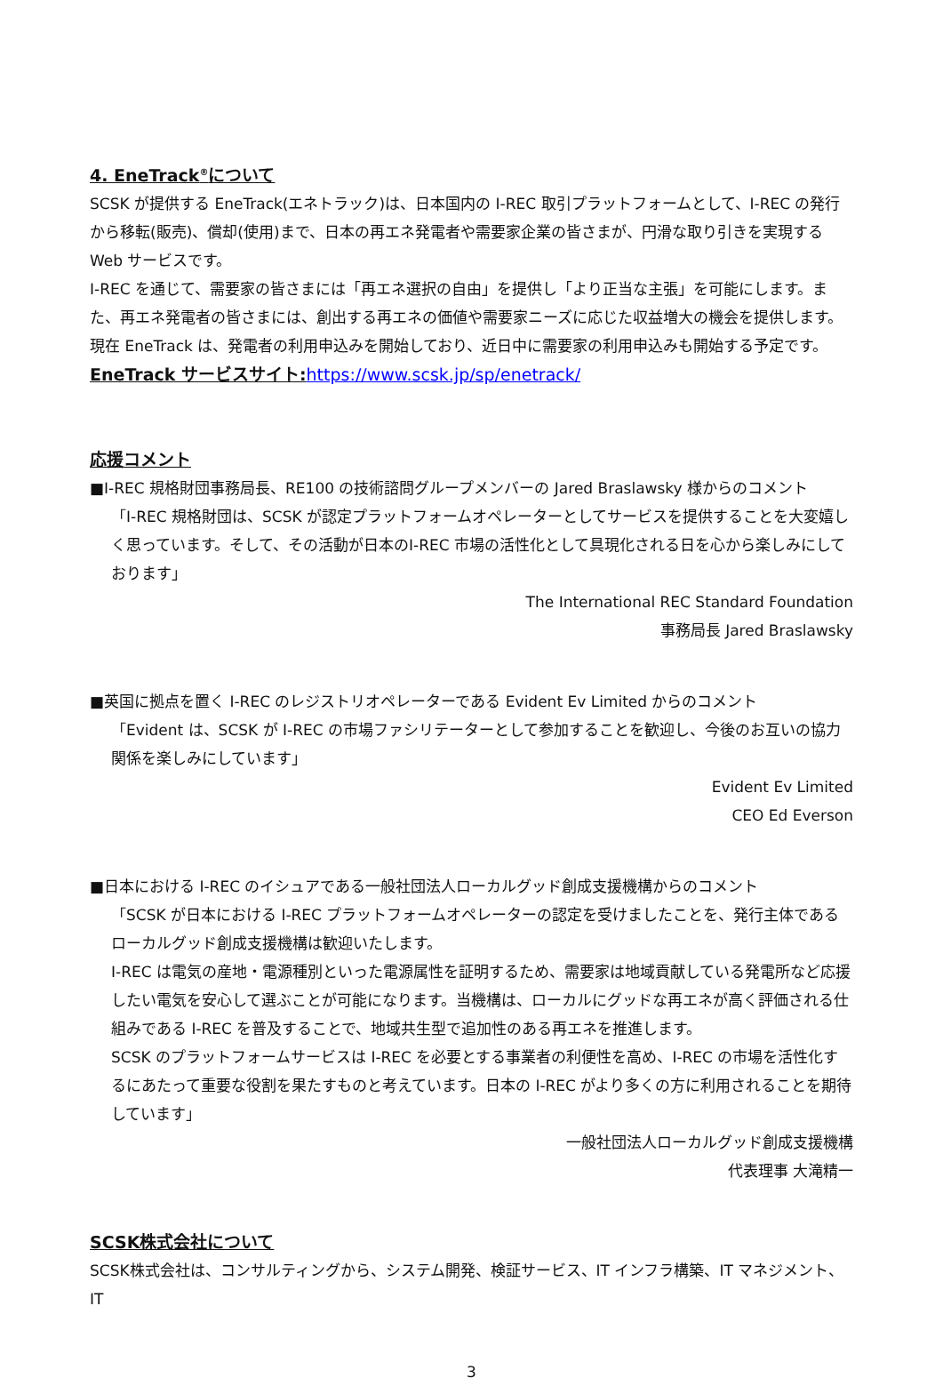4. EneTrack<sup>®</sup>について
SCSK が提供する EneTrack(エネトラック)は、日本国内の I-REC 取引プラットフォームとして、I-REC の発行から移転(販売)、償却(使用)まで、日本の再エネ発電者や需要家企業の皆さまが、円滑な取り引きを実現する Web サービスです。
I-REC を通じて、需要家の皆さまには「再エネ選択の自由」を提供し「より正当な主張」を可能にします。また、再エネ発電者の皆さまには、創出する再エネの価値や需要家ニーズに応じた収益増大の機会を提供します。
現在 EneTrack は、発電者の利用申込みを開始しており、近日中に需要家の利用申込みも開始する予定です。
EneTrack サービスサイト: https://www.scsk.jp/sp/enetrack/
応援コメント
■I-REC 規格財団事務局長、RE100 の技術諮問グループメンバーの Jared Braslawsky 様からのコメント
「I-REC 規格財団は、SCSK が認定プラットフォームオペレーターとしてサービスを提供することを大変嬉しく思っています。そして、その活動が日本のI-REC 市場の活性化として具現化される日を心から楽しみにしております」
The International REC Standard Foundation
事務局長 Jared Braslawsky
■英国に拠点を置く I-REC のレジストリオペレーターである Evident Ev Limited からのコメント
「Evident は、SCSK が I-REC の市場ファシリテーターとして参加することを歓迎し、今後のお互いの協力関係を楽しみにしています」
Evident Ev Limited
CEO Ed Everson
■日本における I-REC のイシュアである一般社団法人ローカルグッド創成支援機構からのコメント
「SCSK が日本における I-REC プラットフォームオペレーターの認定を受けましたことを、発行主体であるローカルグッド創成支援機構は歓迎いたします。
I-REC は電気の産地・電源種別といった電源属性を証明するため、需要家は地域貢献している発電所など応援したい電気を安心して選ぶことが可能になります。当機構は、ローカルにグッドな再エネが高く評価される仕組みである I-REC を普及することで、地域共生型で追加性のある再エネを推進します。
SCSK のプラットフォームサービスは I-REC を必要とする事業者の利便性を高め、I-REC の市場を活性化するにあたって重要な役割を果たすものと考えています。日本の I-REC がより多くの方に利用されることを期待しています」
一般社団法人ローカルグッド創成支援機構
代表理事 大滝精一
SCSK株式会社について
SCSK株式会社は、コンサルティングから、システム開発、検証サービス、IT インフラ構築、IT マネジメント、IT
3